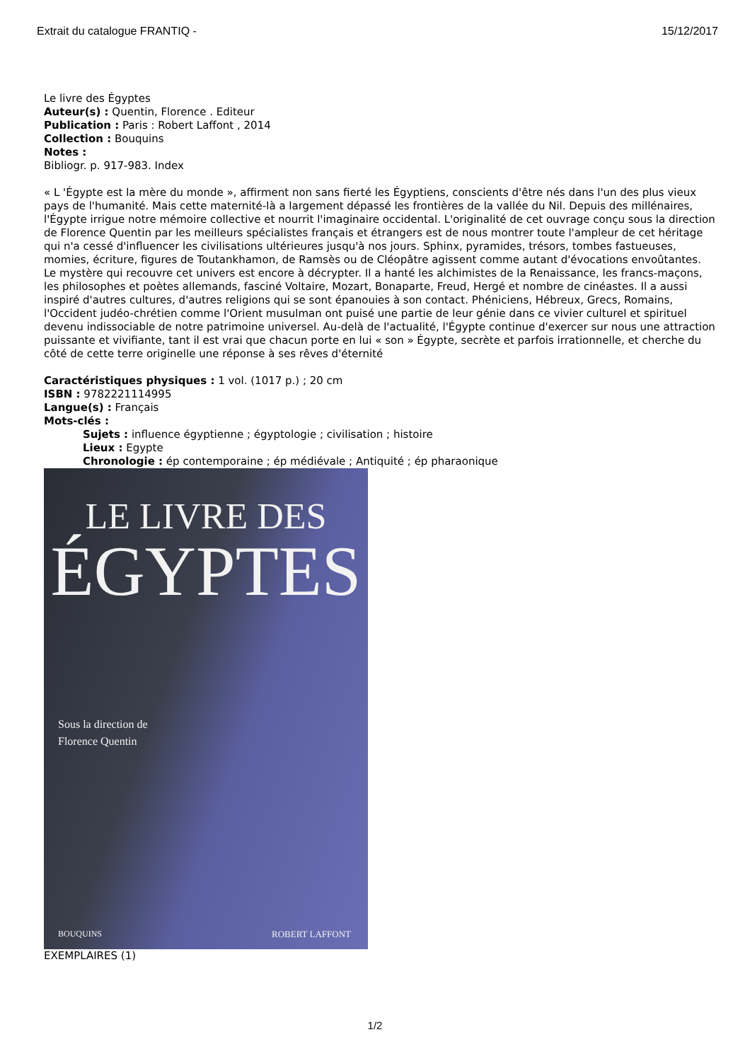Extrait du catalogue FRANTIQ - 15/12/2017
Le livre des Égyptes
Auteur(s) : Quentin, Florence . Editeur
Publication : Paris : Robert Laffont , 2014
Collection : Bouquins
Notes :
Bibliogr. p. 917-983. Index
« L 'Égypte est la mère du monde », affirment non sans fierté les Égyptiens, conscients d'être nés dans l'un des plus vieux pays de l'humanité. Mais cette maternité-là a largement dépassé les frontières de la vallée du Nil. Depuis des millénaires, l'Égypte irrigue notre mémoire collective et nourrit l'imaginaire occidental. L'originalité de cet ouvrage conçu sous la direction de Florence Quentin par les meilleurs spécialistes français et étrangers est de nous montrer toute l'ampleur de cet héritage qui n'a cessé d'influencer les civilisations ultérieures jusqu'à nos jours. Sphinx, pyramides, trésors, tombes fastueuses, momies, écriture, figures de Toutankhamon, de Ramsès ou de Cléopâtre agissent comme autant d'évocations envoûtantes. Le mystère qui recouvre cet univers est encore à décrypter. Il a hanté les alchimistes de la Renaissance, les francs-maçons, les philosophes et poètes allemands, fasciné Voltaire, Mozart, Bonaparte, Freud, Hergé et nombre de cinéastes. Il a aussi inspiré d'autres cultures, d'autres religions qui se sont épanouies à son contact. Phéniciens, Hébreux, Grecs, Romains, l'Occident judéo-chrétien comme l'Orient musulman ont puisé une partie de leur génie dans ce vivier culturel et spirituel devenu indissociable de notre patrimoine universel. Au-delà de l'actualité, l'Égypte continue d'exercer sur nous une attraction puissante et vivifiante, tant il est vrai que chacun porte en lui « son » Égypte, secrète et parfois irrationnelle, et cherche du côté de cette terre originelle une réponse à ses rêves d'éternité
Caractéristiques physiques : 1 vol. (1017 p.) ; 20 cm
ISBN : 9782221114995
Langue(s) : Français
Mots-clés :
Sujets : influence égyptienne ; égyptologie ; civilisation ; histoire
Lieux : Egypte
Chronologie : ép contemporaine ; ép médiévale ; Antiquité ; ép pharaonique
LE LIVRE DES
ÉGYPTES
Sous la direction de
Florence Quentin
BOUQUINS ROBERT LAFFONT
EXEMPLAIRES (1)
1/2